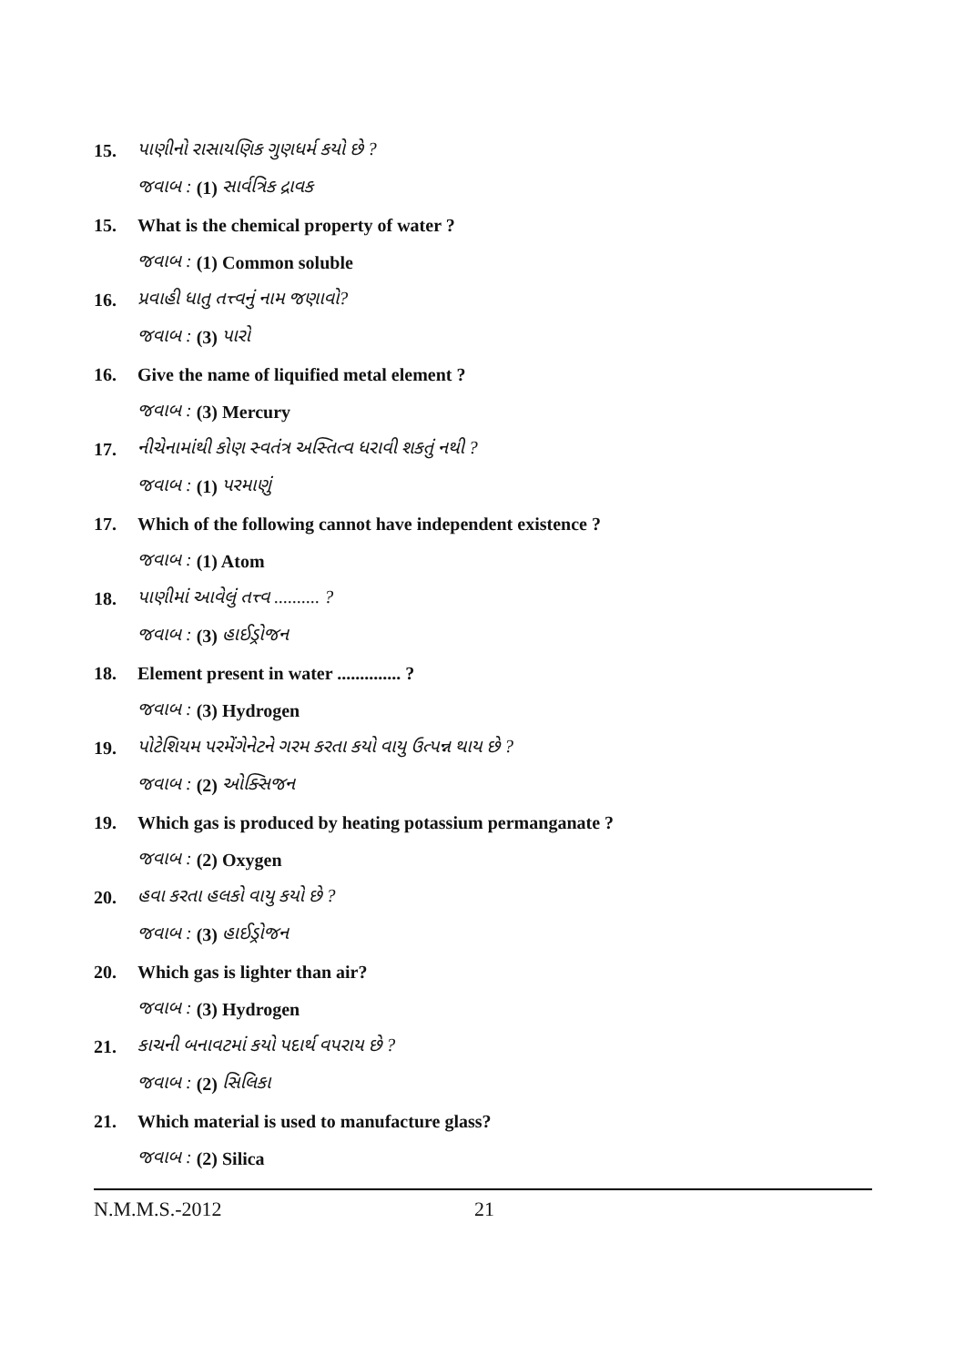15. પાણીનો રાસાયણિક ગુણધર્મ કયો છે ?
જવાબ : (1) સાર્વત્રિક દ્રાવક
15. What is the chemical property of water ?
જવાબ : (1) Common soluble
16. પ્રવાહી ધાતુ તત્ત્વનું નામ જણાવો?
જવાબ : (3) પારો
16. Give the name of liquified metal element ?
જવાબ : (3) Mercury
17. નીચેનામાંથી કોણ સ્વતંત્ર અસ્તિત્વ ધરાવી શકતું નથી ?
જવાબ : (1) પરમાણું
17. Which of the following cannot have independent existence ?
જવાબ : (1) Atom
18. પાણીમાં આવેલું તત્ત્વ .......... ?
જવાબ : (3) હાઈડ્રોજન
18. Element present in water .............. ?
જવાબ : (3) Hydrogen
19. પોટેશિયમ પરમેંગેનેટને ગરમ કરતા કયો વાયુ ઉત્પન્ન થાય છે ?
જવાબ : (2) ઓક્સિજન
19. Which gas is produced by heating potassium permanganate ?
જવાબ : (2) Oxygen
20. હવા કરતા હલકો વાયુ કયો છે ?
જવાબ : (3) હાઈડ્રોજન
20. Which gas is lighter than air?
જવાબ : (3) Hydrogen
21. કાચની બનાવટમાં કયો પદાર્થ વપરાય છે ?
જવાબ : (2) સિલિકા
21. Which material is used to manufacture glass?
જવાબ : (2) Silica
N.M.M.S.-2012 21